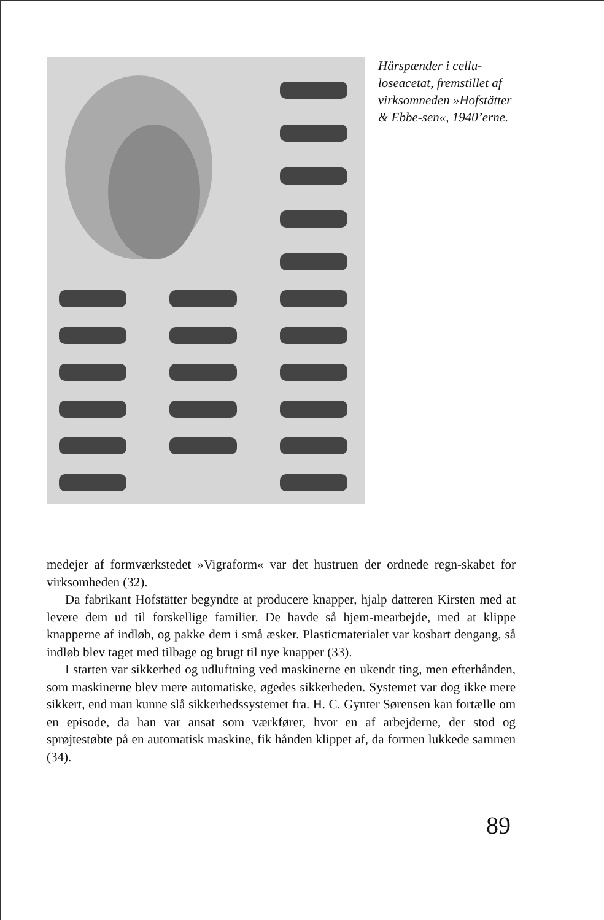Hårspænder i cellu-loseacetat, fremstillet af virksomneden »Hofstätter & Ebbe-sen«, 1940’erne.
medejer af formværkstedet »Vigraform« var det hustruen der ordnede regn-skabet for virksomheden (32).
Da fabrikant Hofstätter begyndte at producere knapper, hjalp datteren Kirsten med at levere dem ud til forskellige familier. De havde så hjem-mearbejde, med at klippe knapperne af indløb, og pakke dem i små æsker. Plasticmaterialet var kosbart dengang, så indløb blev taget med tilbage og brugt til nye knapper (33).
I starten var sikkerhed og udluftning ved maskinerne en ukendt ting, men efterhånden, som maskinerne blev mere automatiske, øgedes sikkerheden. Systemet var dog ikke mere sikkert, end man kunne slå sikkerhedssystemet fra. H. C. Gynter Sørensen kan fortælle om en episode, da han var ansat som værkfører, hvor en af arbejderne, der stod og sprøjtestøbte på en automatisk maskine, fik hånden klippet af, da formen lukkede sammen (34).
89